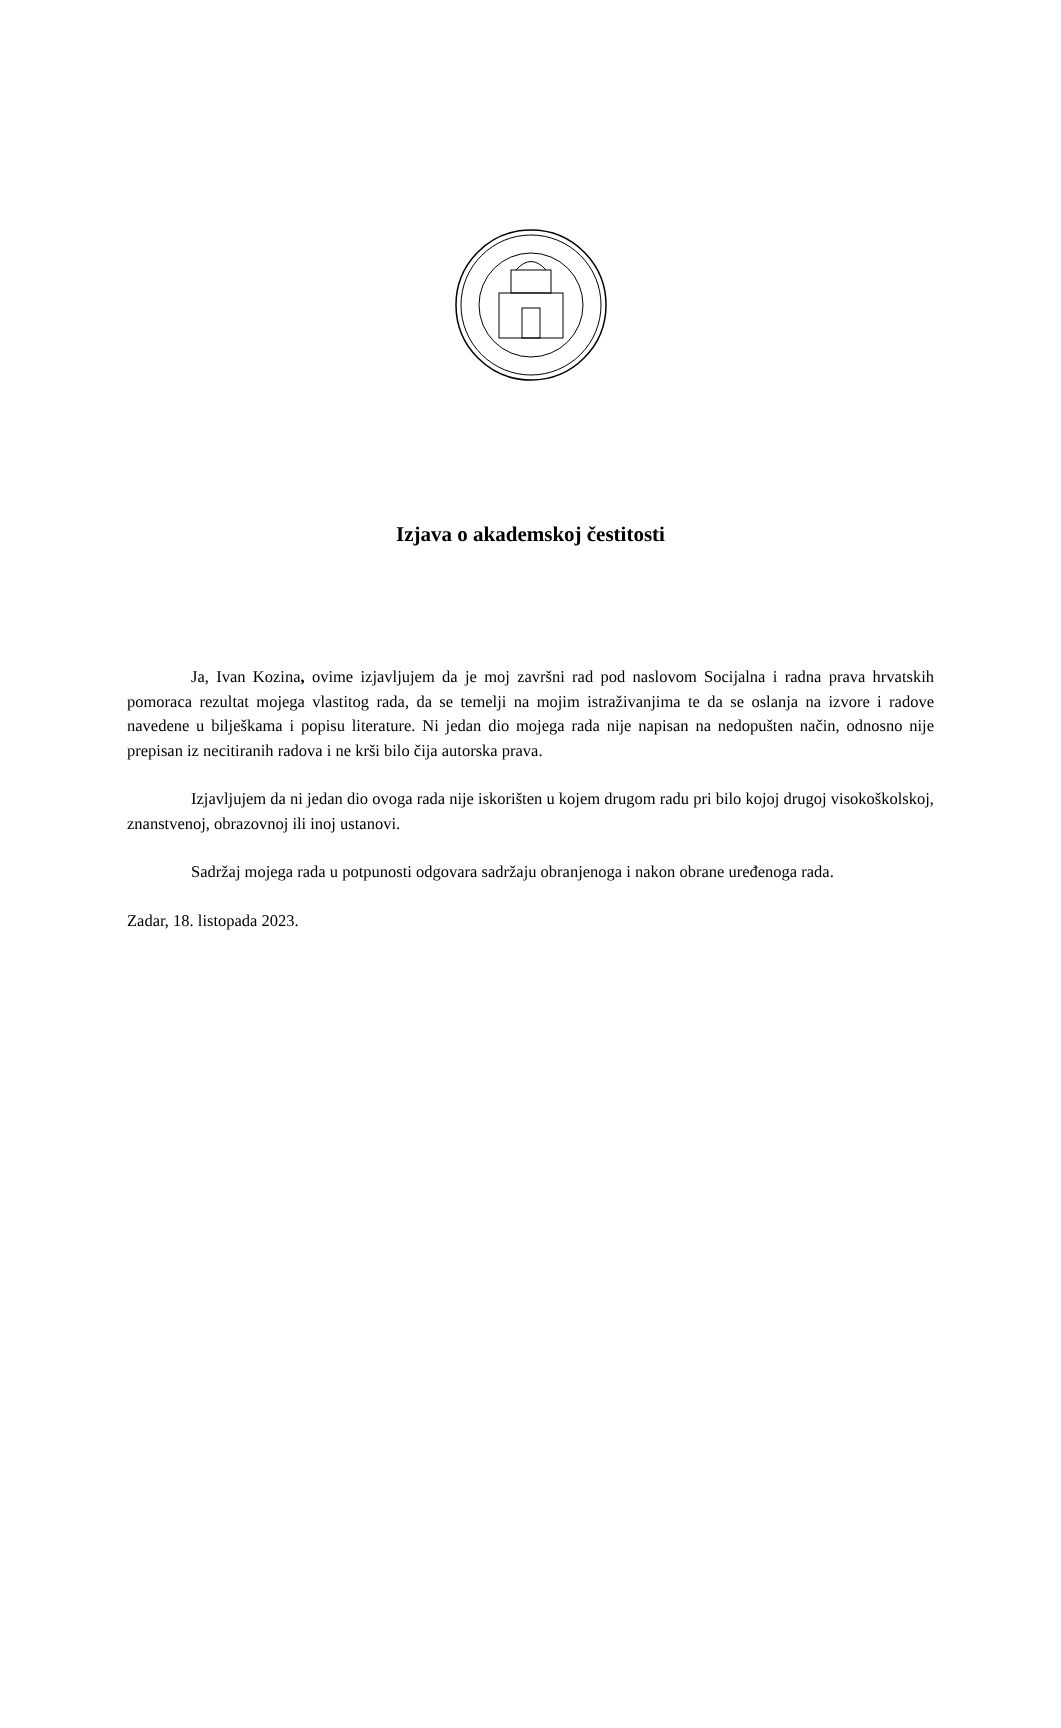Izjava o akademskoj čestitosti
Ja, Ivan Kozina, ovime izjavljujem da je moj završni rad pod naslovom Socijalna i radna prava hrvatskih pomoraca rezultat mojega vlastitog rada, da se temelji na mojim istraživanjima te da se oslanja na izvore i radove navedene u bilješkama i popisu literature. Ni jedan dio mojega rada nije napisan na nedopušten način, odnosno nije prepisan iz necitiranih radova i ne krši bilo čija autorska prava.
Izjavljujem da ni jedan dio ovoga rada nije iskorišten u kojem drugom radu pri bilo kojoj drugoj visokoškolskoj, znanstvenoj, obrazovnoj ili inoj ustanovi.
Sadržaj mojega rada u potpunosti odgovara sadržaju obranjenoga i nakon obrane uređenoga rada.
Zadar, 18. listopada 2023.